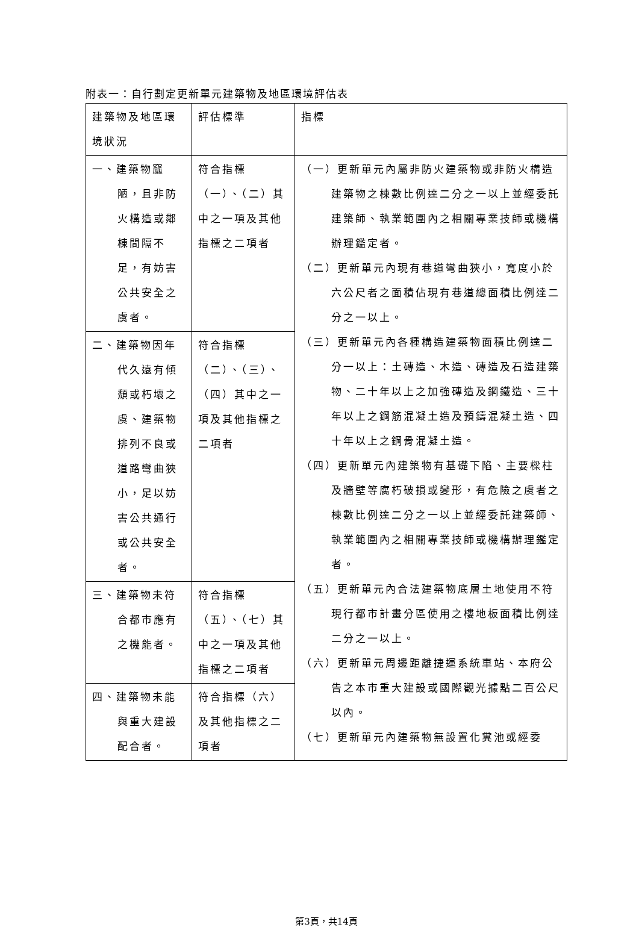附表一：自行劃定更新單元建築物及地區環境評估表
| 建築物及地區環境狀況 | 評估標準 | 指標 |
| 一、建築物窳陋，且非防火構造或鄰棟間隔不足，有妨害公共安全之虞者。 | 符合指標（一）、（二）其中之一項及其他指標之二項者 | （一）更新單元內屬非防火建築物或非防火構造建築物之棟數比例達二分之一以上並經委託建築師、執業範圍內之相關專業技師或機構辦理鑑定者。 （二）更新單元內現有巷道彎曲狹小，寬度小於六公尺者之面積佔現有巷道總面積比例達二分之一以上。 （三）更新單元內各種構造建築物面積比例達二分一以上：土磚造、木造、磚造及石造建築物、二十年以上之加強磚造及鋼鐵造、三十年以上之鋼筋混凝土造及預鑄混凝土造、四十年以上之鋼骨混凝土造。 （四）更新單元內建築物有基礎下陷、主要樑柱及牆壁等腐朽破損或變形，有危險之虞者之棟數比例達二分之一以上並經委託建築師、執業範圍內之相關專業技師或機構辦理鑑定者。 （五）更新單元內合法建築物底層土地使用不符現行都市計畫分區使用之樓地板面積比例達二分之一以上。 （六）更新單元周邊距離捷運系統車站、本府公告之本市重大建設或國際觀光據點二百公尺以內。 （七）更新單元內建築物無設置化糞池或經委 |
| 二、建築物因年代久遠有傾頹或朽壞之虞、建築物排列不良或道路彎曲狹小，足以妨害公共通行或公共安全者。 | 符合指標（二）、（三）、（四）其中之一項及其他指標之二項者 | |
| 三、建築物未符合都市應有之機能者。 | 符合指標（五）、（七）其中之一項及其他指標之二項者 | |
| 四、建築物未能與重大建設配合者。 | 符合指標（六）及其他指標之二項者 | |
第3頁，共14頁